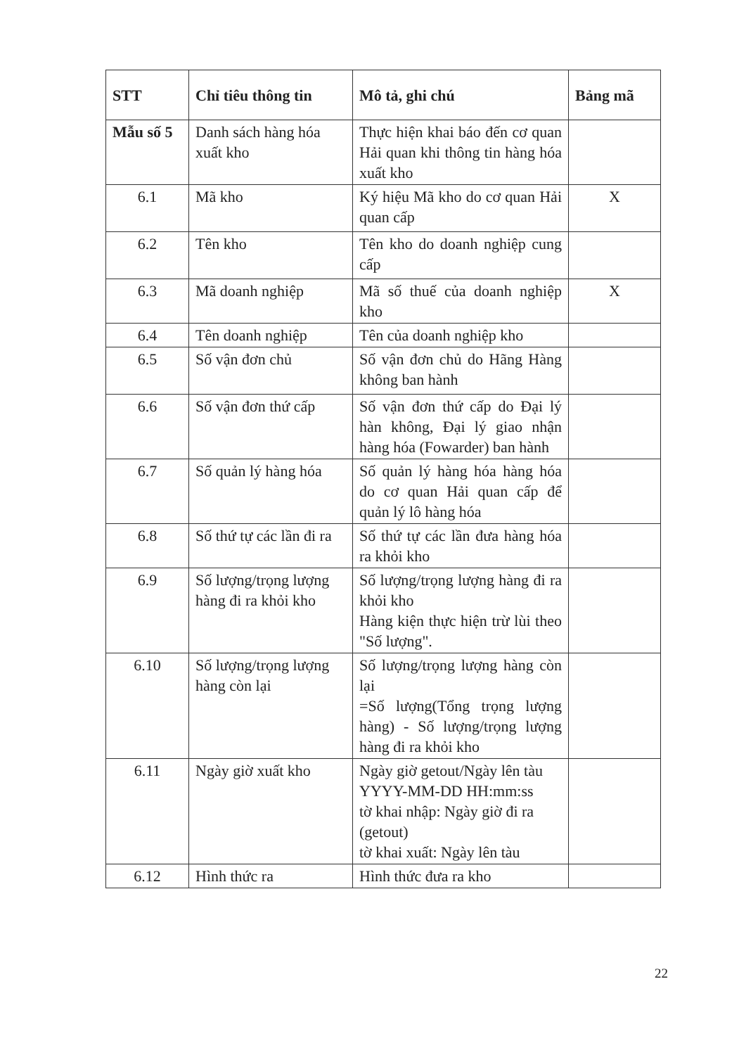| STT | Chỉ tiêu thông tin | Mô tả, ghi chú | Bảng mã |
| --- | --- | --- | --- |
| Mẫu số 5 | Danh sách hàng hóa xuất kho | Thực hiện khai báo đến cơ quan Hải quan khi thông tin hàng hóa xuất kho | |
| 6.1 | Mã kho | Ký hiệu Mã kho do cơ quan Hải quan cấp | X |
| 6.2 | Tên kho | Tên kho do doanh nghiệp cung cấp | |
| 6.3 | Mã doanh nghiệp | Mã số thuế của doanh nghiệp kho | X |
| 6.4 | Tên doanh nghiệp | Tên của doanh nghiệp kho | |
| 6.5 | Số vận đơn chủ | Số vận đơn chủ do Hãng Hàng không ban hành | |
| 6.6 | Số vận đơn thứ cấp | Số vận đơn thứ cấp do Đại lý hàn không, Đại lý giao nhận hàng hóa (Fowarder) ban hành | |
| 6.7 | Số quản lý hàng hóa | Số quản lý hàng hóa hàng hóa do cơ quan Hải quan cấp để quản lý lô hàng hóa | |
| 6.8 | Số thứ tự các lần đi ra | Số thứ tự các lần đưa hàng hóa ra khỏi kho | |
| 6.9 | Số lượng/trọng lượng hàng đi ra khỏi kho | Số lượng/trọng lượng hàng đi ra khỏi kho Hàng kiện thực hiện trừ lùi theo "Số lượng". | |
| 6.10 | Số lượng/trọng lượng hàng còn lại | Số lượng/trọng lượng hàng còn lại =Số lượng(Tổng trọng lượng hàng) - Số lượng/trọng lượng hàng đi ra khỏi kho | |
| 6.11 | Ngày giờ xuất kho | Ngày giờ getout/Ngày lên tàu YYYY-MM-DD HH:mm:ss tờ khai nhập: Ngày giờ đi ra (getout) tờ khai xuất: Ngày lên tàu | |
| 6.12 | Hình thức ra | Hình thức đưa ra kho | |
22